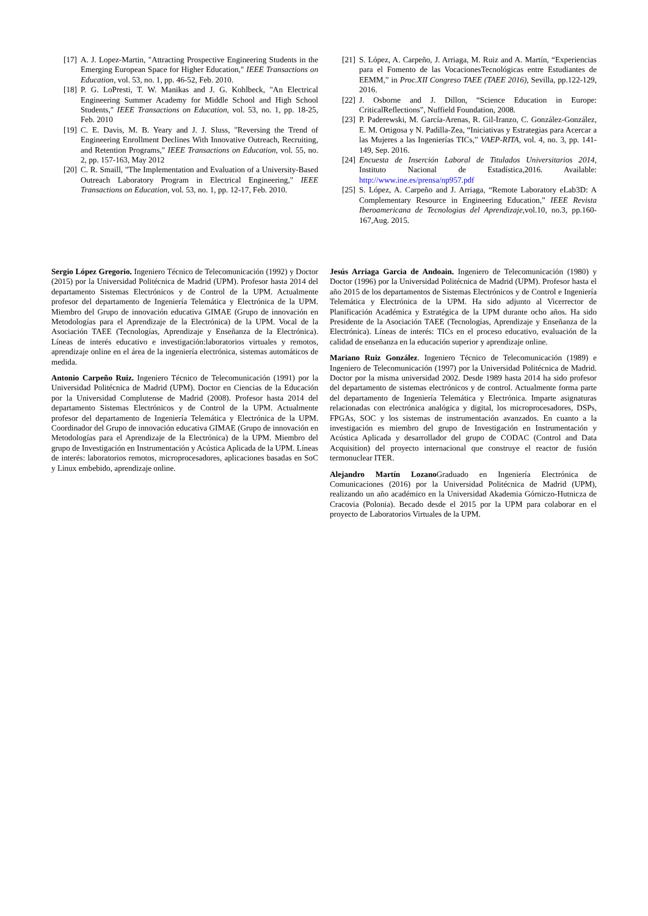[17] A. J. Lopez-Martin, "Attracting Prospective Engineering Students in the Emerging European Space for Higher Education," IEEE Transactions on Education, vol. 53, no. 1, pp. 46-52, Feb. 2010.
[18] P. G. LoPresti, T. W. Manikas and J. G. Kohlbeck, "An Electrical Engineering Summer Academy for Middle School and High School Students," IEEE Transactions on Education, vol. 53, no. 1, pp. 18-25, Feb. 2010
[19] C. E. Davis, M. B. Yeary and J. J. Sluss, "Reversing the Trend of Engineering Enrollment Declines With Innovative Outreach, Recruiting, and Retention Programs," IEEE Transactions on Education, vol. 55, no. 2, pp. 157-163, May 2012
[20] C. R. Smaill, "The Implementation and Evaluation of a University-Based Outreach Laboratory Program in Electrical Engineering," IEEE Transactions on Education, vol. 53, no. 1, pp. 12-17, Feb. 2010.
[21] S. López, A. Carpeño, J. Arriaga, M. Ruiz and A. Martín, “Experiencias para el Fomento de las VocacionesTecnológicas entre Estudiantes de EEMM,” in Proc.XII Congreso TAEE (TAEE 2016), Sevilla, pp.122-129, 2016.
[22] J. Osborne and J. Dillon, “Science Education in Europe: CriticalReflections”, Nuffield Foundation, 2008.
[23] P. Paderewski, M. García-Arenas, R. Gil-Iranzo, C. González-González, E. M. Ortigosa y N. Padilla-Zea, “Iniciativas y Estrategias para Acercar a las Mujeres a las Ingenierías TICs,” VAEP-RITA, vol. 4, no. 3, pp. 141-149, Sep. 2016.
[24] Encuesta de Inserción Laboral de Titulados Universitarios 2014, Instituto Nacional de Estadística,2016. Available: http://www.ine.es/prensa/np957.pdf
[25] S. López, A. Carpeño and J. Arriaga, “Remote Laboratory eLab3D: A Complementary Resource in Engineering Education,” IEEE Revista Iberoamericana de Tecnologias del Aprendizaje, vol.10, no.3, pp.160-167,Aug. 2015.
Sergio López Gregorio. Ingeniero Técnico de Telecomunicación (1992) y Doctor (2015) por la Universidad Politécnica de Madrid (UPM). Profesor hasta 2014 del departamento Sistemas Electrónicos y de Control de la UPM. Actualmente profesor del departamento de Ingeniería Telemática y Electrónica de la UPM. Miembro del Grupo de innovación educativa GIMAE (Grupo de innovación en Metodologías para el Aprendizaje de la Electrónica) de la UPM. Vocal de la Asociación TAEE (Tecnologías, Aprendizaje y Enseñanza de la Electrónica). Líneas de interés educativo e investigación:laboratorios virtuales y remotos, aprendizaje online en el área de la ingeniería electrónica, sistemas automáticos de medida.
Antonio Carpeño Ruiz. Ingeniero Técnico de Telecomunicación (1991) por la Universidad Politécnica de Madrid (UPM). Doctor en Ciencias de la Educación por la Universidad Complutense de Madrid (2008). Profesor hasta 2014 del departamento Sistemas Electrónicos y de Control de la UPM. Actualmente profesor del departamento de Ingeniería Telemática y Electrónica de la UPM. Coordinador del Grupo de innovación educativa GIMAE (Grupo de innovación en Metodologías para el Aprendizaje de la Electrónica) de la UPM. Miembro del grupo de Investigación en Instrumentación y Acústica Aplicada de la UPM. Líneas de interés: laboratorios remotos, microprocesadores, aplicaciones basadas en SoC y Linux embebido, aprendizaje online.
Jesús Arriaga Garcia de Andoain. Ingeniero de Telecomunicación (1980) y Doctor (1996) por la Universidad Politécnica de Madrid (UPM). Profesor hasta el año 2015 de los departamentos de Sistemas Electrónicos y de Control e Ingeniería Telemática y Electrónica de la UPM. Ha sido adjunto al Vicerrector de Planificación Académica y Estratégica de la UPM durante ocho años. Ha sido Presidente de la Asociación TAEE (Tecnologías, Aprendizaje y Enseñanza de la Electrónica). Líneas de interés: TICs en el proceso educativo, evaluación de la calidad de enseñanza en la educación superior y aprendizaje online.
Mariano Ruiz González. Ingeniero Técnico de Telecomunicación (1989) e Ingeniero de Telecomunicación (1997) por la Universidad Politécnica de Madrid. Doctor por la misma universidad 2002. Desde 1989 hasta 2014 ha sido profesor del departamento de sistemas electrónicos y de control. Actualmente forma parte del departamento de Ingeniería Telemática y Electrónica. Imparte asignaturas relacionadas con electrónica analógica y digital, los microprocesadores, DSPs, FPGAs, SOC y los sistemas de instrumentación avanzados. En cuanto a la investigación es miembro del grupo de Investigación en Instrumentación y Acústica Aplicada y desarrollador del grupo de CODAC (Control and Data Acquisition) del proyecto internacional que construye el reactor de fusión termonuclear ITER.
Alejandro Martín Lozano Graduado en Ingeniería Electrónica de Comunicaciones (2016) por la Universidad Politécnica de Madrid (UPM), realizando un año académico en la Universidad Akademia Górniczo-Hutnicza de Cracovia (Polonia). Becado desde el 2015 por la UPM para colaborar en el proyecto de Laboratorios Virtuales de la UPM.